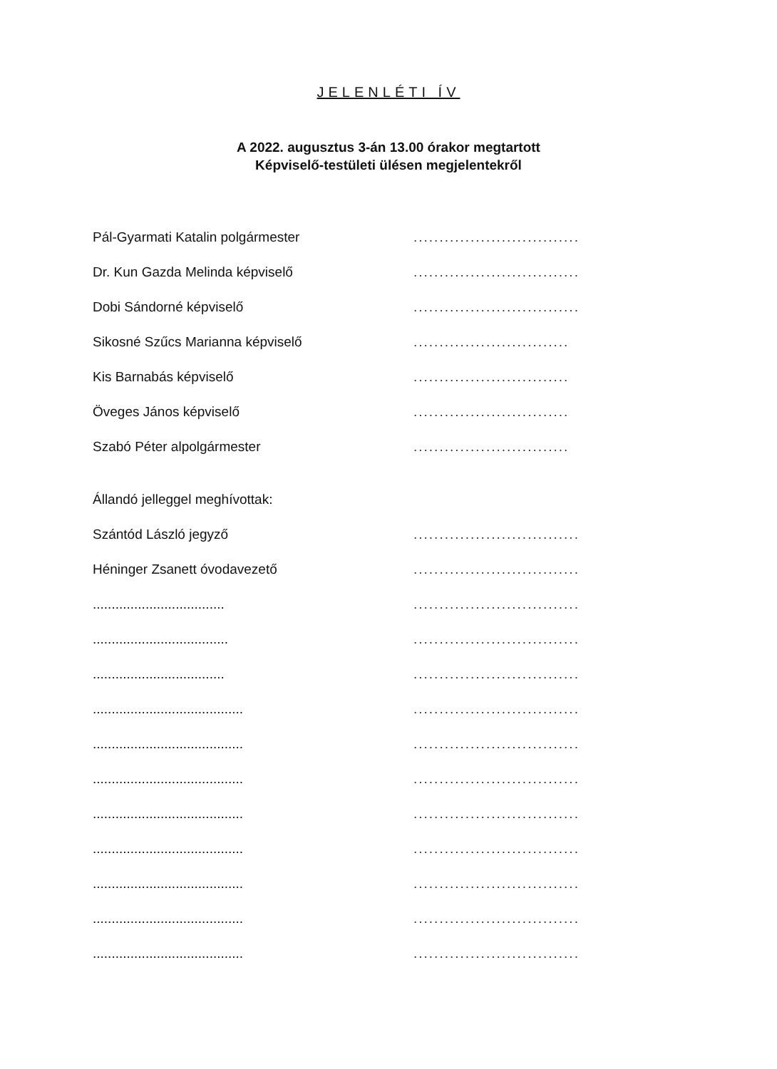JELENLÉTI ÍV
A 2022. augusztus 3-án 13.00 órakor megtartott
Képviselő-testületi ülésen megjelentekről
Pál-Gyarmati Katalin polgármester
................................
Dr. Kun Gazda Melinda képviselő
................................
Dobi Sándorné képviselő
................................
Sikosné Szűcs Marianna képviselő
..............................
Kis Barnabás képviselő
..............................
Öveges János képviselő
..............................
Szabó Péter alpolgármester
..............................
Állandó jelleggel meghívottak:
Szántód László jegyző
................................
Héninger Zsanett óvodavezető
................................
...................................
................................
....................................
................................
...................................
................................
........................................
................................
........................................
................................
........................................
................................
........................................
................................
........................................
................................
........................................
................................
........................................
................................
........................................
................................